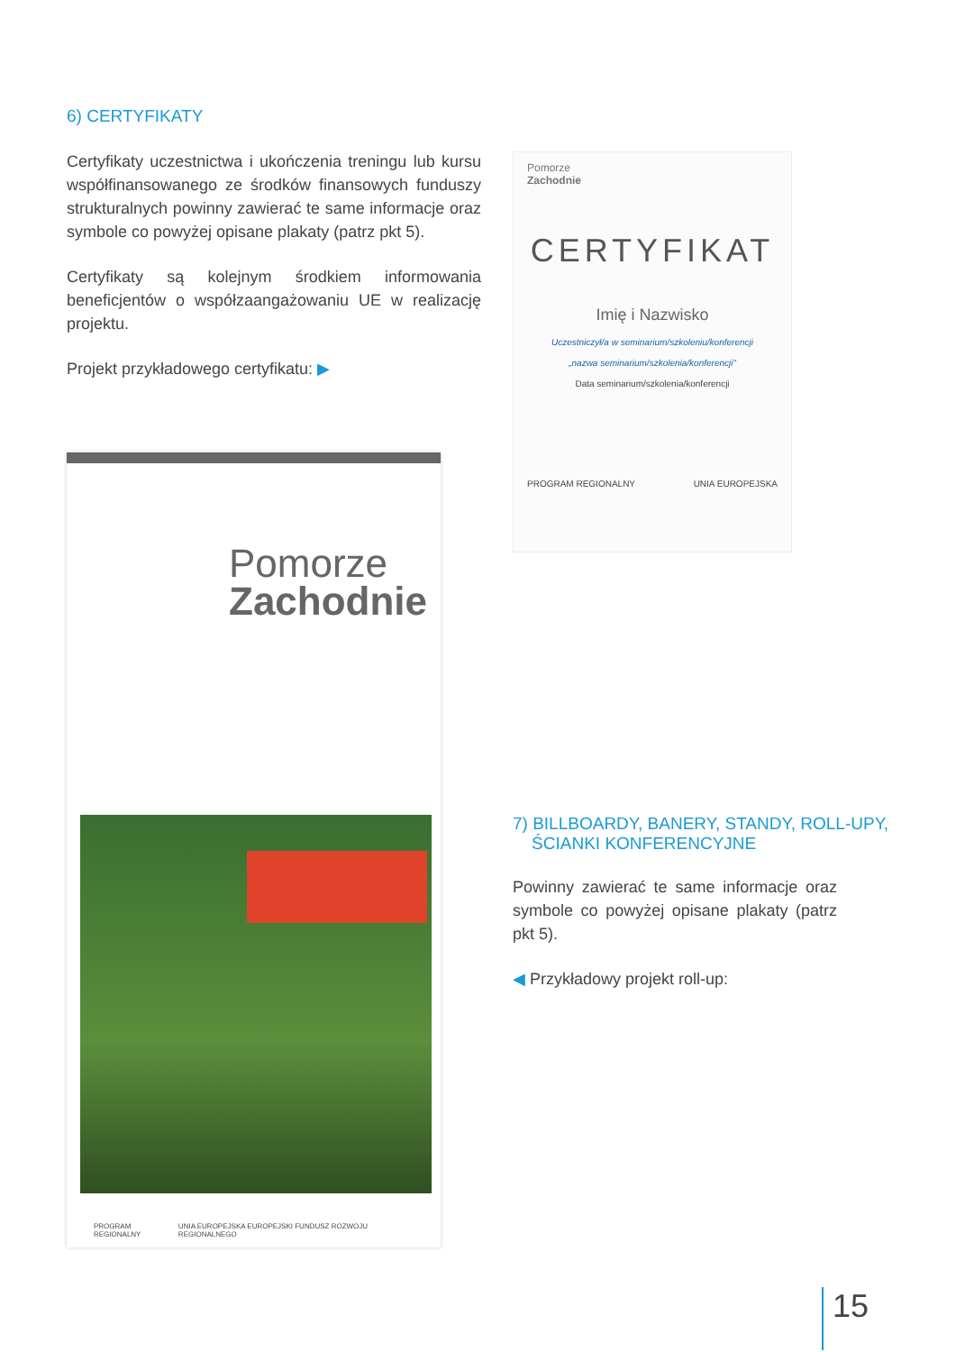6) CERTYFIKATY
Certyfikaty uczestnictwa i ukończenia treningu lub kursu współfinansowanego ze środków finansowych funduszy strukturalnych powinny zawierać te same informacje oraz symbole co powyżej opisane plakaty (patrz pkt 5).
Certyfikaty są kolejnym środkiem informowania beneficjentów o współzaangażowaniu UE w realizację projektu.
Projekt przykładowego certyfikatu: ▶
Pomorze
Zachodnie
PROGRAM REGIONALNY UNIA EUROPEJSKA EUROPEJSKI FUNDUSZ ROZWOJU REGIONALNEGO
Pomorze
Zachodnie
CERTYFIKAT
Imię i Nazwisko
Uczestniczył/a w seminarium/szkoleniu/konferencji
„nazwa seminarium/szkolenia/konferencji”
Data seminarium/szkolenia/konferencji
PROGRAM REGIONALNY UNIA EUROPEJSKA
7) BILLBOARDY, BANERY, STANDY, ROLL-UPY,
ŚCIANKI KONFERENCYJNE
Powinny zawierać te same informacje oraz symbole co powyżej opisane plakaty (patrz pkt 5).
◀ Przykładowy projekt roll-up:
15